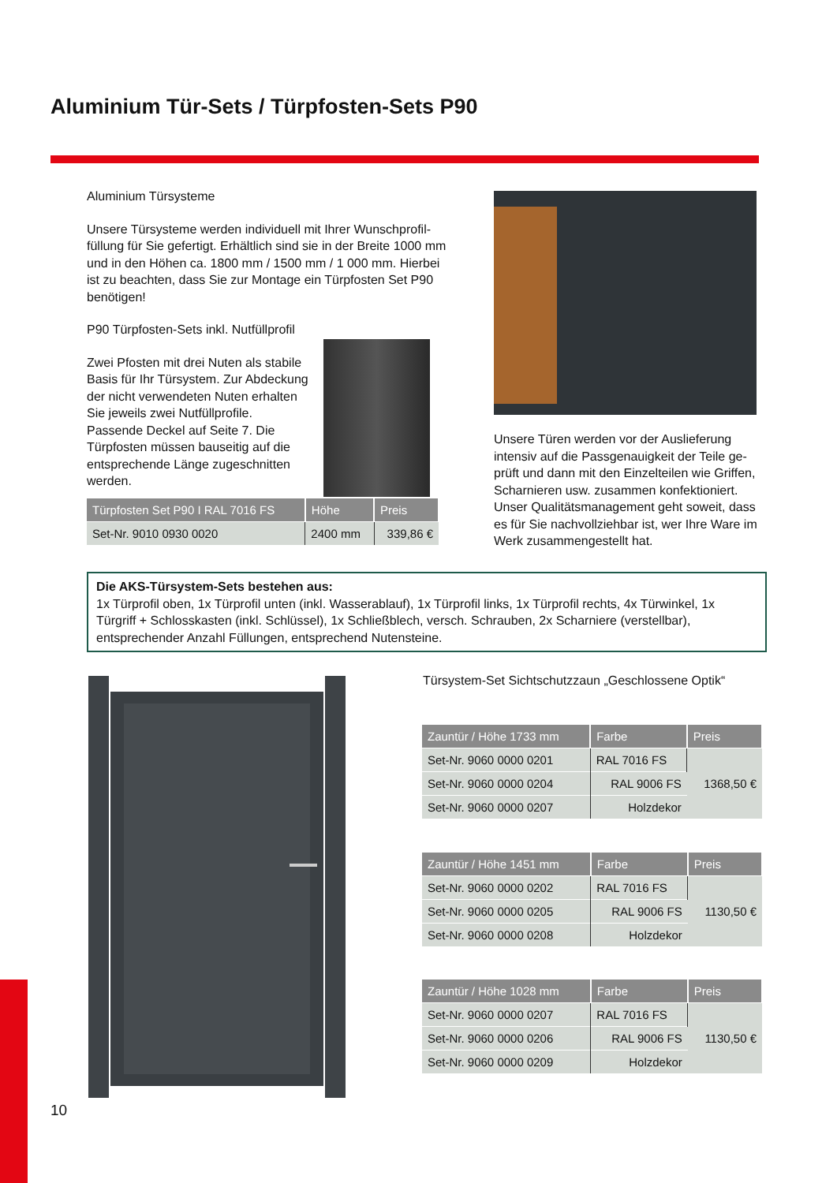Aluminium Tür-Sets / Türpfosten-Sets P90
Aluminium Türsysteme
Unsere Türsysteme werden individuell mit Ihrer Wunschprofil-füllung für Sie gefertigt. Erhältlich sind sie in der Breite 1000 mm und in den Höhen ca. 1800 mm / 1500 mm / 1 000 mm. Hierbei ist zu beachten, dass Sie zur Montage ein Türpfosten Set P90 benötigen!
P90 Türpfosten-Sets inkl. Nutfüllprofil
Zwei Pfosten mit drei Nuten als stabile Basis für Ihr Türsystem. Zur Abdeckung der nicht verwendeten Nuten erhalten Sie jeweils zwei Nutfüllprofile. Passende Deckel auf Seite 7. Die Türpfosten müssen bauseitig auf die entsprechende Länge zugeschnitten werden.
| Türpfosten Set P90 I RAL 7016 FS | Höhe | Preis |
| --- | --- | --- |
| Set-Nr. 9010 0930 0020 | 2400 mm | 339,86 € |
Unsere Türen werden vor der Auslieferung intensiv auf die Passgenauigkeit der Teile ge-prüft und dann mit den Einzelteilen wie Griffen, Scharnieren usw. zusammen konfektioniert. Unser Qualitätsmanagement geht soweit, dass es für Sie nachvollziehbar ist, wer Ihre Ware im Werk zusammengestellt hat.
Die AKS-Türsystem-Sets bestehen aus:
1x Türprofil oben, 1x Türprofil unten (inkl. Wasserablauf), 1x Türprofil links, 1x Türprofil rechts, 4x Türwinkel, 1x Türgriff + Schlosskasten (inkl. Schlüssel), 1x Schließblech, versch. Schrauben, 2x Scharniere (verstellbar), entsprechender Anzahl Füllungen, entsprechend Nutensteine.
Türsystem-Set Sichtschutzzaun „Geschlossene Optik“
| Zauntür / Höhe 1733 mm | Farbe | Preis |
| --- | --- | --- |
| Set-Nr. 9060 0000 0201 | RAL 7016 FS | 1368,50 € |
| Set-Nr. 9060 0000 0204 | RAL 9006 FS | |
| Set-Nr. 9060 0000 0207 | Holzdekor | |
| Zauntür / Höhe 1451 mm | Farbe | Preis |
| --- | --- | --- |
| Set-Nr. 9060 0000 0202 | RAL 7016 FS | 1130,50 € |
| Set-Nr. 9060 0000 0205 | RAL 9006 FS | |
| Set-Nr. 9060 0000 0208 | Holzdekor | |
| Zauntür / Höhe 1028 mm | Farbe | Preis |
| --- | --- | --- |
| Set-Nr. 9060 0000 0207 | RAL 7016 FS | 1130,50 € |
| Set-Nr. 9060 0000 0206 | RAL 9006 FS | |
| Set-Nr. 9060 0000 0209 | Holzdekor | |
10